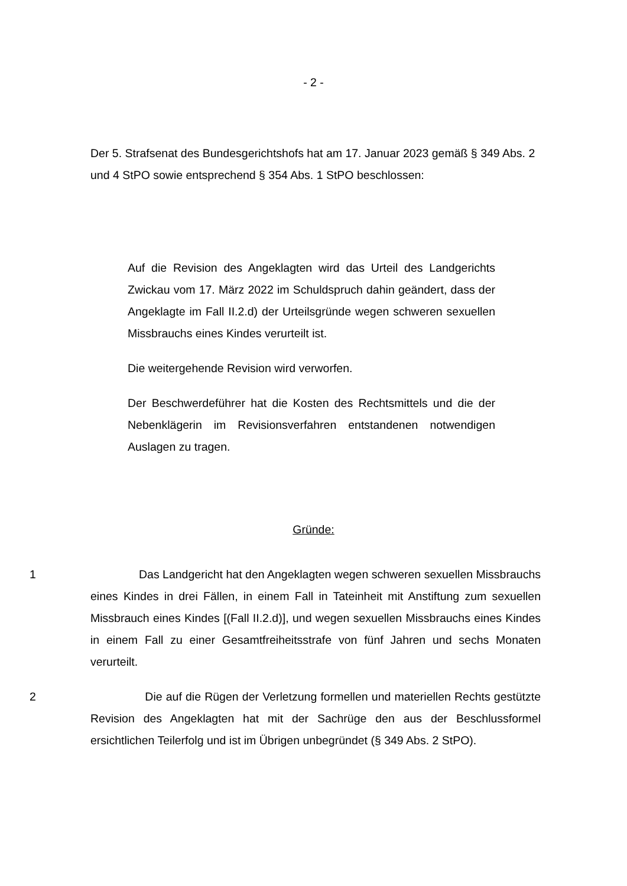- 2 -
Der 5. Strafsenat des Bundesgerichtshofs hat am 17. Januar 2023 gemäß § 349 Abs. 2 und 4 StPO sowie entsprechend § 354 Abs. 1 StPO beschlossen:
Auf die Revision des Angeklagten wird das Urteil des Landgerichts Zwickau vom 17. März 2022 im Schuldspruch dahin geändert, dass der Angeklagte im Fall II.2.d) der Urteilsgründe wegen schweren sexuellen Missbrauchs eines Kindes verurteilt ist.
Die weitergehende Revision wird verworfen.
Der Beschwerdeführer hat die Kosten des Rechtsmittels und die der Nebenklägerin im Revisionsverfahren entstandenen notwendigen Auslagen zu tragen.
Gründe:
1 Das Landgericht hat den Angeklagten wegen schweren sexuellen Missbrauchs eines Kindes in drei Fällen, in einem Fall in Tateinheit mit Anstiftung zum sexuellen Missbrauch eines Kindes [(Fall II.2.d)], und wegen sexuellen Missbrauchs eines Kindes in einem Fall zu einer Gesamtfreiheitsstrafe von fünf Jahren und sechs Monaten verurteilt.
2 Die auf die Rügen der Verletzung formellen und materiellen Rechts gestützte Revision des Angeklagten hat mit der Sachrüge den aus der Beschlussformel ersichtlichen Teilerfolg und ist im Übrigen unbegründet (§ 349 Abs. 2 StPO).